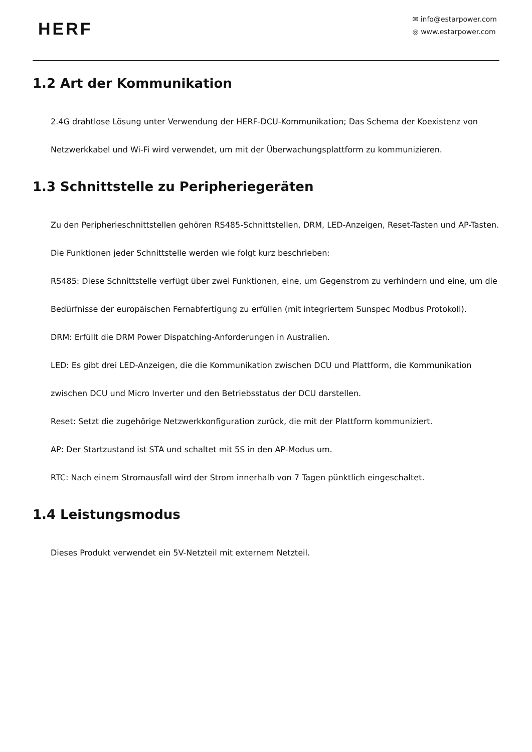HERF
✉ info@estarpower.com
◎ www.estarpower.com
1.2 Art der Kommunikation
2.4G drahtlose Lösung unter Verwendung der HERF-DCU-Kommunikation; Das Schema der Koexistenz von Netzwerkkabel und Wi-Fi wird verwendet, um mit der Überwachungsplattform zu kommunizieren.
1.3 Schnittstelle zu Peripheriegeräten
Zu den Peripherieschnittstellen gehören RS485-Schnittstellen, DRM, LED-Anzeigen, Reset-Tasten und AP-Tasten. Die Funktionen jeder Schnittstelle werden wie folgt kurz beschrieben:
RS485: Diese Schnittstelle verfügt über zwei Funktionen, eine, um Gegenstrom zu verhindern und eine, um die Bedürfnisse der europäischen Fernabfertigung zu erfüllen (mit integriertem Sunspec Modbus Protokoll).
DRM: Erfüllt die DRM Power Dispatching-Anforderungen in Australien.
LED: Es gibt drei LED-Anzeigen, die die Kommunikation zwischen DCU und Plattform, die Kommunikation zwischen DCU und Micro Inverter und den Betriebsstatus der DCU darstellen.
Reset: Setzt die zugehörige Netzwerkkonfiguration zurück, die mit der Plattform kommuniziert.
AP: Der Startzustand ist STA und schaltet mit 5S in den AP-Modus um.
RTC: Nach einem Stromausfall wird der Strom innerhalb von 7 Tagen pünktlich eingeschaltet.
1.4 Leistungsmodus
Dieses Produkt verwendet ein 5V-Netzteil mit externem Netzteil.